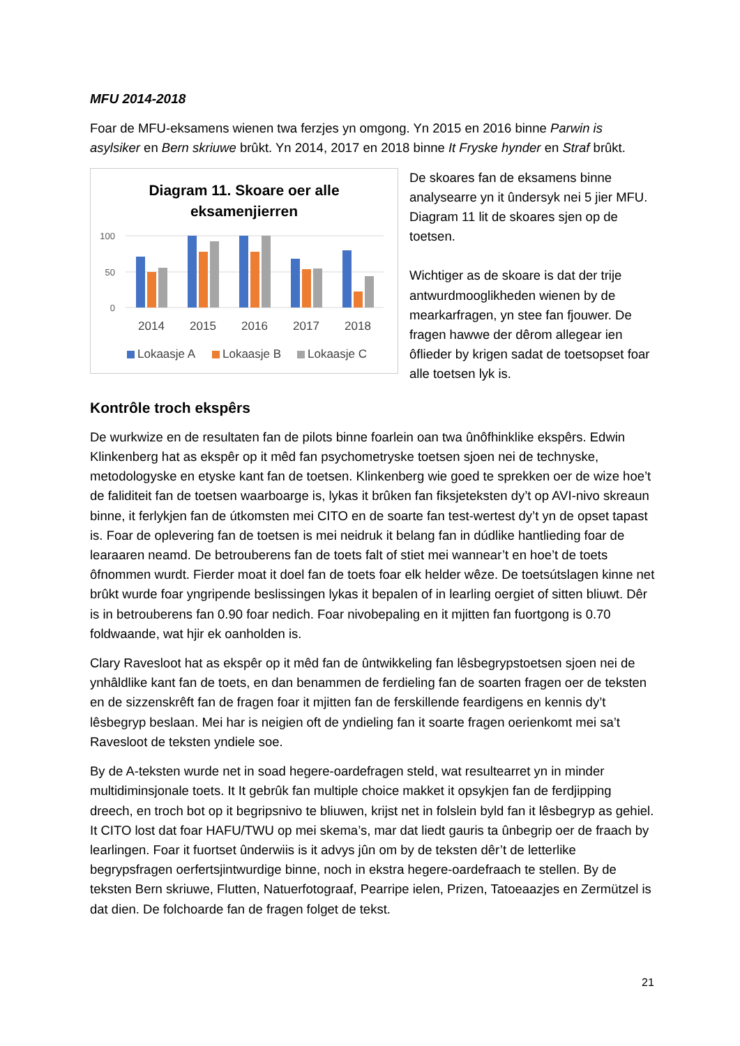MFU 2014-2018
Foar de MFU-eksamens wienen twa ferzjes yn omgong. Yn 2015 en 2016 binne Parwin is asylsiker en Bern skriuwe brûkt. Yn 2014, 2017 en 2018 binne It Fryske hynder en Straf brûkt.
Diagram 11. Skoare oer alle
eksamenjierren
100
50
0
2014
2015
2016
2017
2018
Lokaasje A
Lokaasje B
Lokaasje C
De skoares fan de eksamens binne analysearre yn it ûndersyk nei 5 jier MFU. Diagram 11 lit de skoares sjen op de toetsen.
Wichtiger as de skoare is dat der trije antwurdmooglikheden wienen by de mearkarfragen, yn stee fan fjouwer. De fragen hawwe der dêrom allegear ien ôflieder by krigen sadat de toetsopset foar alle toetsen lyk is.
Kontrôle troch ekspêrs
De wurkwize en de resultaten fan de pilots binne foarlein oan twa ûnôfhinklike ekspêrs. Edwin Klinkenberg hat as ekspêr op it mêd fan psychometryske toetsen sjoen nei de technyske, metodologyske en etyske kant fan de toetsen. Klinkenberg wie goed te sprekken oer de wize hoe’t de faliditeit fan de toetsen waarboarge is, lykas it brûken fan fiksjeteksten dy’t op AVI-nivo skreaun binne, it ferlykjen fan de útkomsten mei CITO en de soarte fan test-wertest dy’t yn de opset tapast is. Foar de oplevering fan de toetsen is mei neidruk it belang fan in dúdlike hantlieding foar de learaaren neamd. De betrouberens fan de toets falt of stiet mei wannear’t en hoe’t de toets ôfnommen wurdt. Fierder moat it doel fan de toets foar elk helder wêze. De toetsútslagen kinne net brûkt wurde foar yngripende beslissingen lykas it bepalen of in learling oergiet of sitten bliuwt. Dêr is in betrouberens fan 0.90 foar nedich. Foar nivobepaling en it mjitten fan fuortgong is 0.70 foldwaande, wat hjir ek oanholden is.
Clary Ravesloot hat as ekspêr op it mêd fan de ûntwikkeling fan lêsbegrypstoetsen sjoen nei de ynhâldlike kant fan de toets, en dan benammen de ferdieling fan de soarten fragen oer de teksten en de sizzenskrêft fan de fragen foar it mjitten fan de ferskillende feardigens en kennis dy’t lêsbegryp beslaan. Mei har is neigien oft de yndieling fan it soarte fragen oerienkomt mei sa’t Ravesloot de teksten yndiele soe.
By de A-teksten wurde net in soad hegere-oardefragen steld, wat resultearret yn in minder multidiminsjonale toets. It It gebrûk fan multiple choice makket it opsykjen fan de ferdjipping dreech, en troch bot op it begripsnivo te bliuwen, krijst net in folslein byld fan it lêsbegryp as gehiel. It CITO lost dat foar HAFU/TWU op mei skema’s, mar dat liedt gauris ta ûnbegrip oer de fraach by learlingen. Foar it fuortset ûnderwiis is it advys jûn om by de teksten dêr’t de letterlike begrypsfragen oerfertsjintwurdige binne, noch in ekstra hegere-oardefraach te stellen. By de teksten Bern skriuwe, Flutten, Natuerfotograaf, Pearripe ielen, Prizen, Tatoeaazjes en Zermützel is dat dien. De folchoarde fan de fragen folget de tekst.
21